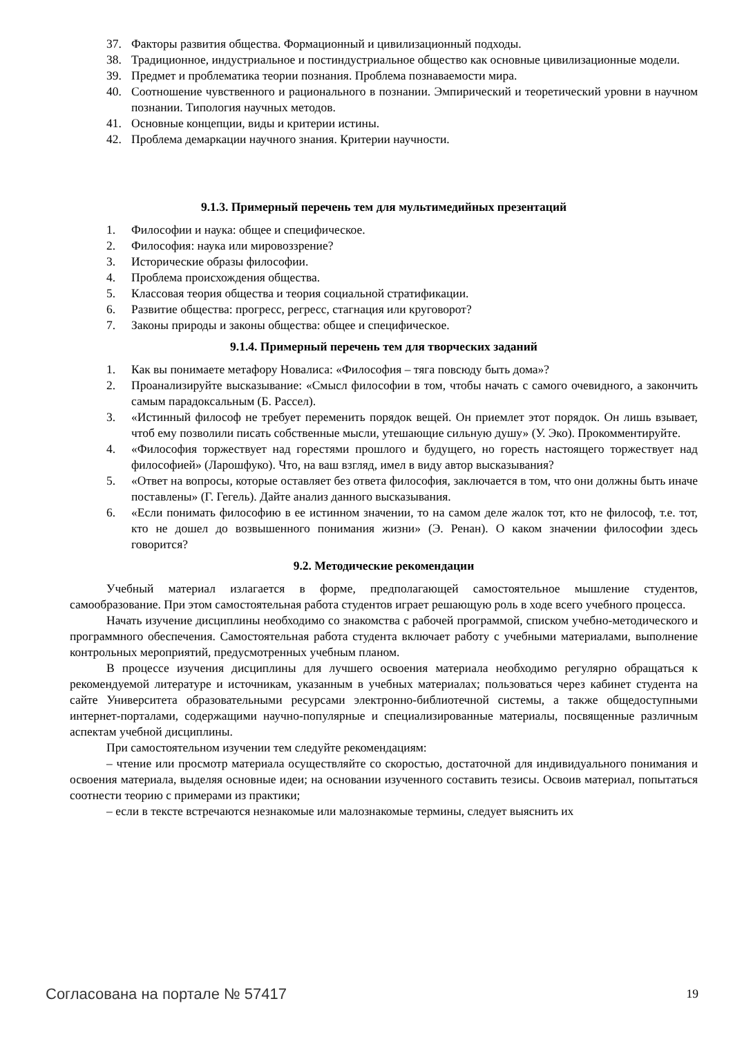37. Факторы развития общества. Формационный и цивилизационный подходы.
38. Традиционное, индустриальное и постиндустриальное общество как основные цивилизационные модели.
39. Предмет и проблематика теории познания. Проблема познаваемости мира.
40. Соотношение чувственного и рационального в познании. Эмпирический и теоретический уровни в научном познании. Типология научных методов.
41. Основные концепции, виды и критерии истины.
42. Проблема демаркации научного знания. Критерии научности.
9.1.3. Примерный перечень тем для мультимедийных презентаций
1. Философии и наука: общее и специфическое.
2. Философия: наука или мировоззрение?
3. Исторические образы философии.
4. Проблема происхождения общества.
5. Классовая теория общества и теория социальной стратификации.
6. Развитие общества: прогресс, регресс, стагнация или круговорот?
7. Законы природы и законы общества: общее и специфическое.
9.1.4. Примерный перечень тем для творческих заданий
1. Как вы понимаете метафору Новалиса: «Философия – тяга повсюду быть дома»?
2. Проанализируйте высказывание: «Смысл философии в том, чтобы начать с самого очевидного, а закончить самым парадоксальным (Б. Рассел).
3. «Истинный философ не требует переменить порядок вещей. Он приемлет этот порядок. Он лишь взывает, чтоб ему позволили писать собственные мысли, утешающие сильную душу» (У. Эко). Прокомментируйте.
4. «Философия торжествует над горестями прошлого и будущего, но горесть настоящего торжествует над философией» (Ларошфуко). Что, на ваш взгляд, имел в виду автор высказывания?
5. «Ответ на вопросы, которые оставляет без ответа философия, заключается в том, что они должны быть иначе поставлены» (Г. Гегель). Дайте анализ данного высказывания.
6. «Если понимать философию в ее истинном значении, то на самом деле жалок тот, кто не философ, т.е. тот, кто не дошел до возвышенного понимания жизни» (Э. Ренан). О каком значении философии здесь говорится?
9.2. Методические рекомендации
Учебный материал излагается в форме, предполагающей самостоятельное мышление студентов, самообразование. При этом самостоятельная работа студентов играет решающую роль в ходе всего учебного процесса.
Начать изучение дисциплины необходимо со знакомства с рабочей программой, списком учебно-методического и программного обеспечения. Самостоятельная работа студента включает работу с учебными материалами, выполнение контрольных мероприятий, предусмотренных учебным планом.
В процессе изучения дисциплины для лучшего освоения материала необходимо регулярно обращаться к рекомендуемой литературе и источникам, указанным в учебных материалах; пользоваться через кабинет студента на сайте Университета образовательными ресурсами электронно-библиотечной системы, а также общедоступными интернет-порталами, содержащими научно-популярные и специализированные материалы, посвященные различным аспектам учебной дисциплины.
При самостоятельном изучении тем следуйте рекомендациям:
– чтение или просмотр материала осуществляйте со скоростью, достаточной для индивидуального понимания и освоения материала, выделяя основные идеи; на основании изученного составить тезисы. Освоив материал, попытаться соотнести теорию с примерами из практики;
– если в тексте встречаются незнакомые или малознакомые термины, следует выяснить их
Согласована на портале № 57417 19